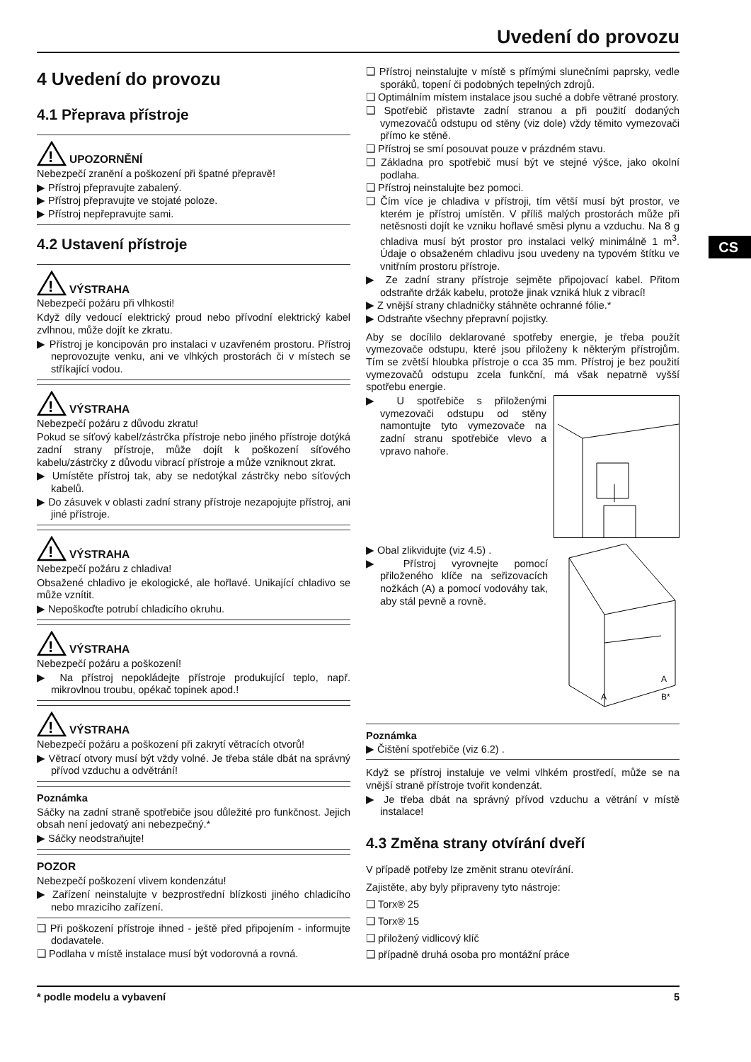Uvedení do provozu
CS
4 Uvedení do provozu
4.1 Přeprava přístroje
!
UPOZORNĚNÍ
Nebezpečí zranění a poškození při špatné přepravě!
▶ Přístroj přepravujte zabalený.
▶ Přístroj přepravujte ve stojaté poloze.
▶ Přístroj nepřepravujte sami.
4.2 Ustavení přístroje
!
VÝSTRAHA
Nebezpečí požáru při vlhkosti!
Když díly vedoucí elektrický proud nebo přívodní elektrický kabel zvlhnou, může dojít ke zkratu.
▶ Přístroj je koncipován pro instalaci v uzavřeném prostoru. Přístroj neprovozujte venku, ani ve vlhkých prostorách či v místech se stříkající vodou.
!
VÝSTRAHA
Nebezpečí požáru z důvodu zkratu!
Pokud se síťový kabel/zástrčka přístroje nebo jiného přístroje dotýká zadní strany přístroje, může dojít k poškození síťového kabelu/zástrčky z důvodu vibrací přístroje a může vzniknout zkrat.
▶ Umístěte přístroj tak, aby se nedotýkal zástrčky nebo síťových kabelů.
▶ Do zásuvek v oblasti zadní strany přístroje nezapojujte přístroj, ani jiné přístroje.
!
VÝSTRAHA
Nebezpečí požáru z chladiva!
Obsažené chladivo je ekologické, ale hořlavé. Unikající chladivo se může vznítit.
▶ Nepoškoďte potrubí chladicího okruhu.
!
VÝSTRAHA
Nebezpečí požáru a poškození!
▶ Na přístroj nepokládejte přístroje produkující teplo, např. mikrovlnou troubu, opékač topinek apod.!
!
VÝSTRAHA
Nebezpečí požáru a poškození při zakrytí větracích otvorů!
▶ Větrací otvory musí být vždy volné. Je třeba stále dbát na správný přívod vzduchu a odvětrání!
Poznámka
Sáčky na zadní straně spotřebiče jsou důležité pro funkčnost. Jejich obsah není jedovatý ani nebezpečný.*
▶ Sáčky neodstraňujte!
POZOR
Nebezpečí poškození vlivem kondenzátu!
▶ Zařízení neinstalujte v bezprostřední blízkosti jiného chladicího nebo mrazicího zařízení.
❑ Při poškození přístroje ihned - ještě před připojením - informujte dodavatele.
❑ Podlaha v místě instalace musí být vodorovná a rovná.
❑ Přístroj neinstalujte v místě s přímými slunečními paprsky, vedle sporáků, topení či podobných tepelných zdrojů.
❑ Optimálním místem instalace jsou suché a dobře větrané prostory.
❑ Spotřebič přistavte zadní stranou a při použití dodaných vymezovačů odstupu od stěny (viz dole) vždy těmito vymezovači přímo ke stěně.
❑ Přístroj se smí posouvat pouze v prázdném stavu.
❑ Základna pro spotřebič musí být ve stejné výšce, jako okolní podlaha.
❑ Přístroj neinstalujte bez pomoci.
❑ Čím více je chladiva v přístroji, tím větší musí být prostor, ve kterém je přístroj umístěn. V příliš malých prostorách může při netěsnosti dojít ke vzniku hořlavé směsi plynu a vzduchu. Na 8 g chladiva musí být prostor pro instalaci velký minimálně 1 m<sup>3</sup>. Údaje o obsaženém chladivu jsou uvedeny na typovém štítku ve vnitřním prostoru přístroje.
▶ Ze zadní strany přístroje sejměte připojovací kabel. Přitom odstraňte držák kabelu, protože jinak vzniká hluk z vibrací!
▶ Z vnější strany chladničky stáhněte ochranné fólie.*
▶ Odstraňte všechny přepravní pojistky.
Aby se docílilo deklarované spotřeby energie, je třeba použít vymezovače odstupu, které jsou přiloženy k některým přístrojům. Tím se zvětší hloubka přístroje o cca 35 mm. Přístroj je bez použití vymezovačů odstupu zcela funkční, má však nepatrně vyšší spotřebu energie.
▶ U spotřebiče s přiloženými vymezovači odstupu od stěny namontujte tyto vymezovače na zadní stranu spotřebiče vlevo a vpravo nahoře.
A
A
B*
▶ Obal zlikvidujte (viz 4.5) .
▶ Přístroj vyrovnejte pomocí přiloženého klíče na seřizovacích nožkách (A) a pomocí vodováhy tak, aby stál pevně a rovně.
Poznámka
▶ Čištění spotřebiče (viz 6.2) .
Když se přístroj instaluje ve velmi vlhkém prostředí, může se na vnější straně přístroje tvořit kondenzát.
▶ Je třeba dbát na správný přívod vzduchu a větrání v místě instalace!
4.3 Změna strany otvírání dveří
V případě potřeby lze změnit stranu otevírání.
Zajistěte, aby byly připraveny tyto nástroje:
❑ Torx® 25
❑ Torx® 15
❑ přiložený vidlicový klíč
❑ případně druhá osoba pro montážní práce
* podle modelu a vybavení 5